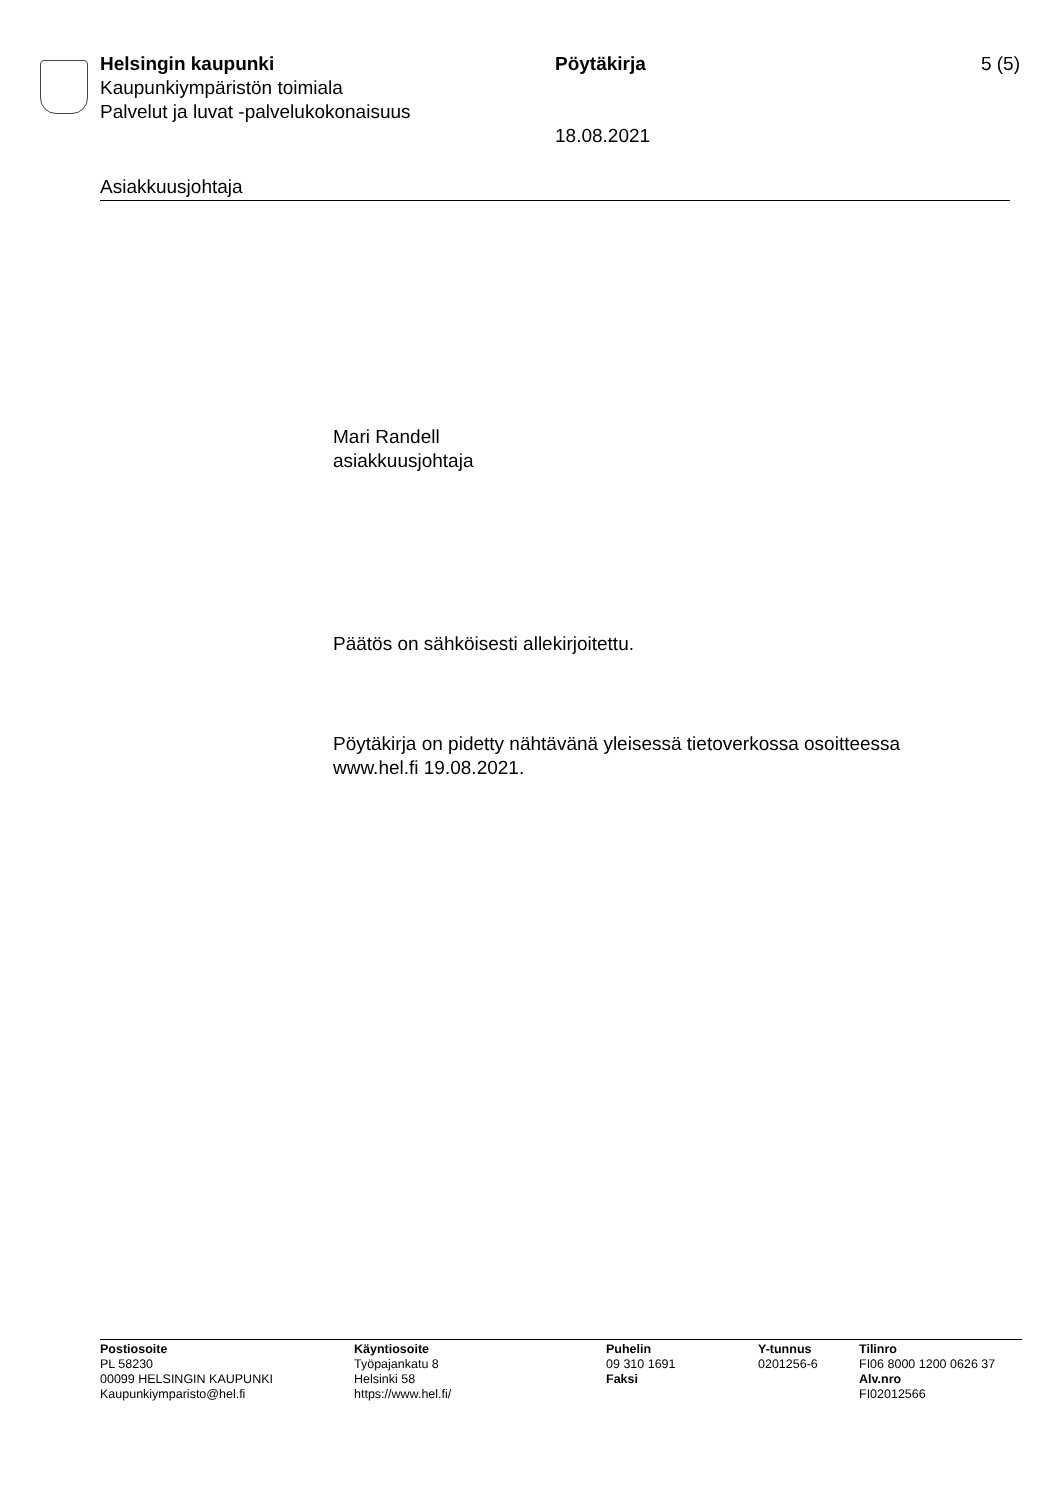Helsingin kaupunki
Kaupunkiympäristön toimiala
Palvelut ja luvat -palvelukokonaisuus
Pöytäkirja
18.08.2021
5 (5)
Asiakkuusjohtaja
Mari Randell
asiakkuusjohtaja
Päätös on sähköisesti allekirjoitettu.
Pöytäkirja on pidetty nähtävänä yleisessä tietoverkossa osoitteessa
www.hel.fi 19.08.2021.
Postiosoite
PL 58230
00099 HELSINGIN KAUPUNKI
Kaupunkiymparisto@hel.fi
Käyntiosoite
Työpajankatu 8
Helsinki 58
https://www.hel.fi/
Puhelin
09 310 1691
Faksi
Y-tunnus
0201256-6
Tilinro
FI06 8000 1200 0626 37
Alv.nro
FI02012566